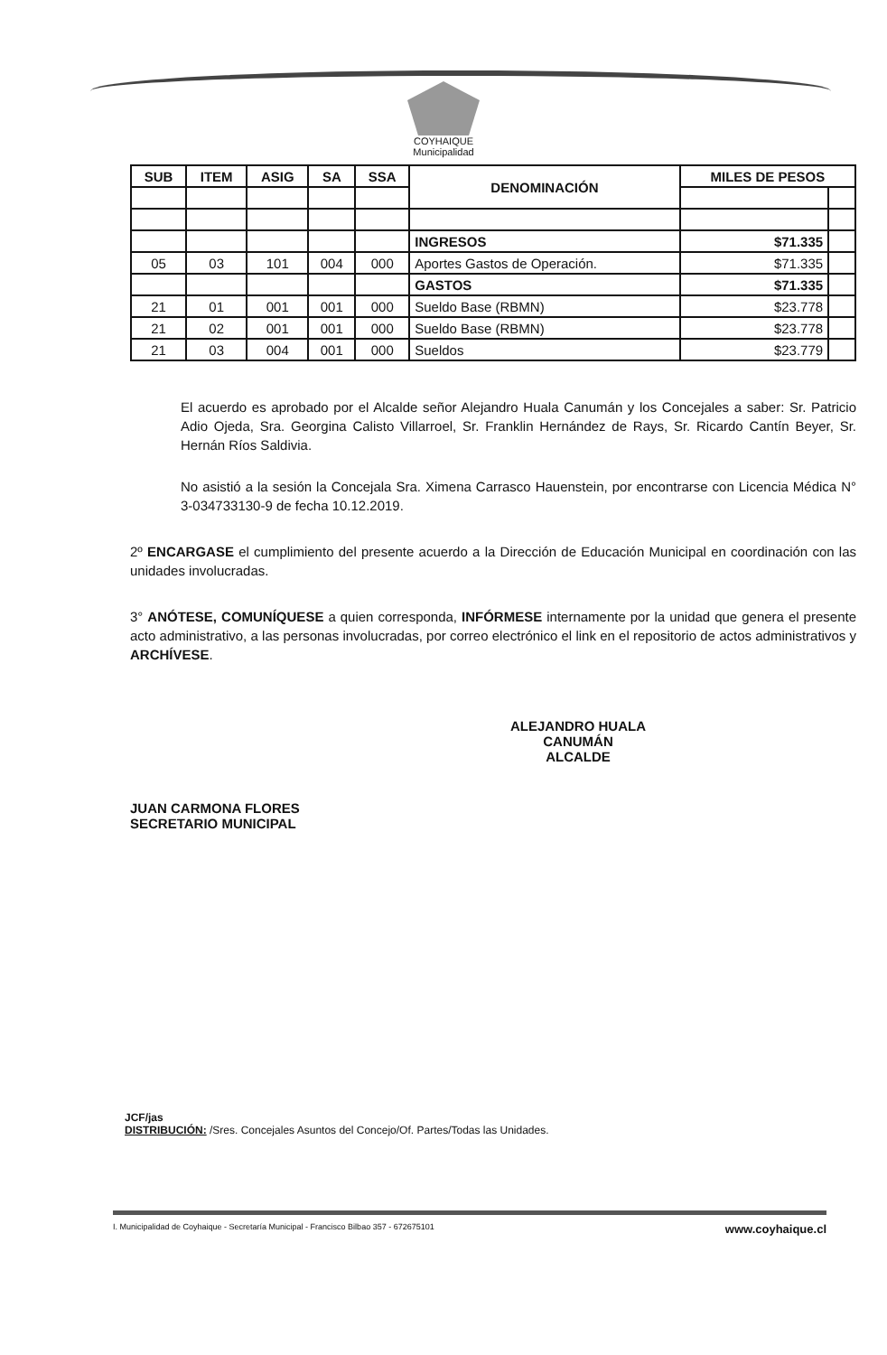COYHAIQUE
Municipalidad
| SUB | ITEM | ASIG | SA | SSA | DENOMINACIÓN | MILES DE PESOS | |
| --- | --- | --- | --- | --- | --- | --- | --- |
| | | | | | INGRESOS | $71.335 | |
| 05 | 03 | 101 | 004 | 000 | Aportes Gastos de Operación. | $71.335 | |
| | | | | | GASTOS | $71.335 | |
| 21 | 01 | 001 | 001 | 000 | Sueldo Base (RBMN) | $23.778 | |
| 21 | 02 | 001 | 001 | 000 | Sueldo Base (RBMN) | $23.778 | |
| 21 | 03 | 004 | 001 | 000 | Sueldos | $23.779 | |
El acuerdo es aprobado por el Alcalde señor Alejandro Huala Canumán y los Concejales a saber: Sr. Patricio Adio Ojeda, Sra. Georgina Calisto Villarroel, Sr. Franklin Hernández de Rays, Sr. Ricardo Cantín Beyer, Sr. Hernán Ríos Saldivia.
No asistió a la sesión la Concejala Sra. Ximena Carrasco Hauenstein, por encontrarse con Licencia Médica N° 3-034733130-9 de fecha 10.12.2019.
2º ENCARGASE el cumplimiento del presente acuerdo a la Dirección de Educación Municipal en coordinación con las unidades involucradas.
3° ANÓTESE, COMUNÍQUESE a quien corresponda, INFÓRMESE internamente por la unidad que genera el presente acto administrativo, a las personas involucradas, por correo electrónico el link en el repositorio de actos administrativos y ARCHÍVESE.
ALEJANDRO HUALA CANUMÁN
ALCALDE
JUAN CARMONA FLORES
SECRETARIO MUNICIPAL
JCF/jas
DISTRIBUCIÓN: /Sres. Concejales Asuntos del Concejo/Of. Partes/Todas las Unidades.
I. Municipalidad de Coyhaique - Secretaría Municipal - Francisco Bilbao 357 - 672675101 www.coyhaique.cl